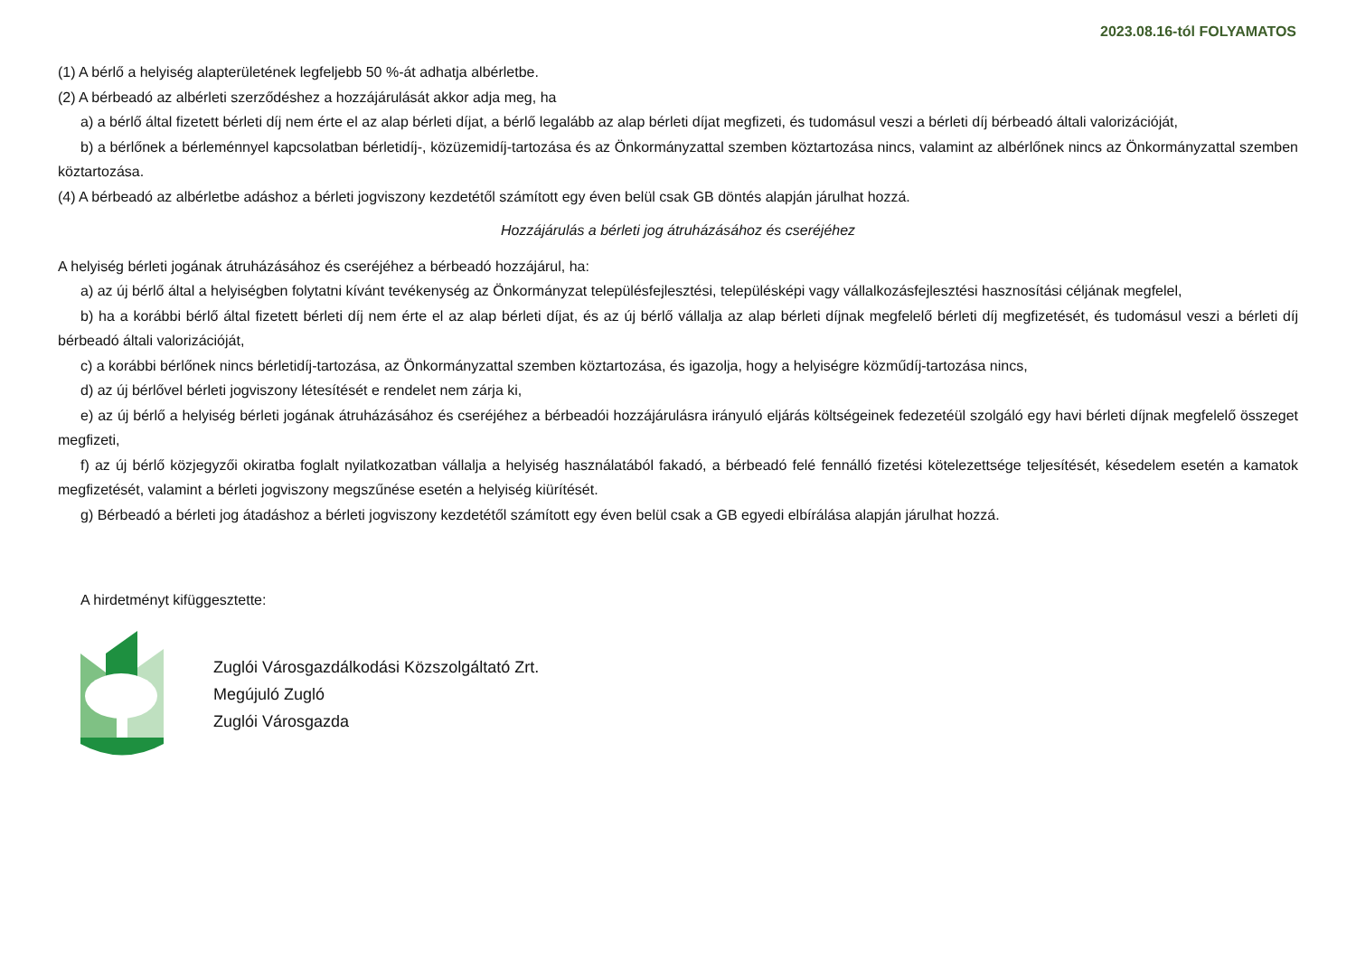2023.08.16-tól FOLYAMATOS
(1) A bérlő a helyiség alapterületének legfeljebb 50 %-át adhatja albérletbe.
(2) A bérbeadó az albérleti szerződéshez a hozzájárulását akkor adja meg, ha
a) a bérlő által fizetett bérleti díj nem érte el az alap bérleti díjat, a bérlő legalább az alap bérleti díjat megfizeti, és tudomásul veszi a bérleti díj bérbeadó általi valorizációját,
b) a bérlőnek a bérleménnyel kapcsolatban bérletidíj-, közüzemidíj-tartozása és az Önkormányzattal szemben köztartozása nincs, valamint az albérlőnek nincs az Önkormányzattal szemben köztartozása.
(4) A bérbeadó az albérletbe adáshoz a bérleti jogviszony kezdetétől számított egy éven belül csak GB döntés alapján járulhat hozzá.
Hozzájárulás a bérleti jog átruházásához és cseréjéhez
A helyiség bérleti jogának átruházásához és cseréjéhez a bérbeadó hozzájárul, ha:
a) az új bérlő által a helyiségben folytatni kívánt tevékenység az Önkormányzat településfejlesztési, településképi vagy vállalkozásfejlesztési hasznosítási céljának megfelel,
b) ha a korábbi bérlő által fizetett bérleti díj nem érte el az alap bérleti díjat, és az új bérlő vállalja az alap bérleti díjnak megfelelő bérleti díj megfizetését, és tudomásul veszi a bérleti díj bérbeadó általi valorizációját,
c) a korábbi bérlőnek nincs bérletidíj-tartozása, az Önkormányzattal szemben köztartozása, és igazolja, hogy a helyiségre közműdíj-tartozása nincs,
d) az új bérlővel bérleti jogviszony létesítését e rendelet nem zárja ki,
e) az új bérlő a helyiség bérleti jogának átruházásához és cseréjéhez a bérbeadói hozzájárulásra irányuló eljárás költségeinek fedezetéül szolgáló egy havi bérleti díjnak megfelelő összeget megfizeti,
f) az új bérlő közjegyzői okiratba foglalt nyilatkozatban vállalja a helyiség használatából fakadó, a bérbeadó felé fennálló fizetési kötelezettsége teljesítését, késedelem esetén a kamatok megfizetését, valamint a bérleti jogviszony megszűnése esetén a helyiség kiürítését.
g) Bérbeadó a bérleti jog átadáshoz a bérleti jogviszony kezdetétől számított egy éven belül csak a GB egyedi elbírálása alapján járulhat hozzá.
A hirdetményt kifüggesztette:
Zuglói Városgazdálkodási Közszolgáltató Zrt.
Megújuló Zugló
Zuglói Városgazda